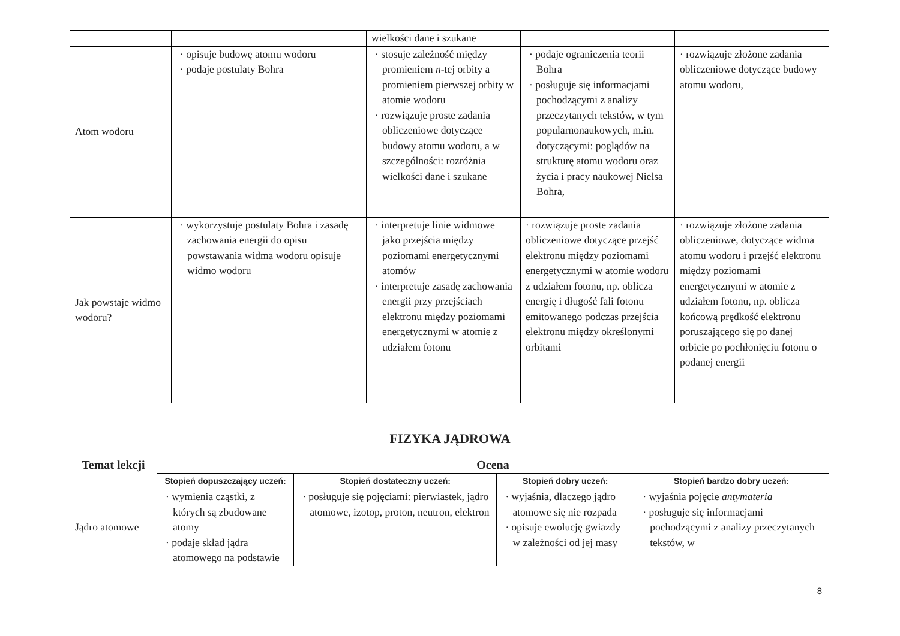| | | wielkości dane i szukane | | |
| Atom wodoru | · opisuje budowę atomu wodoru · podaje postulaty Bohra | · stosuje zależność między promieniem n -tej orbity a promieniem pierwszej orbity w atomie wodoru · rozwiązuje proste zadania obliczeniowe dotyczące budowy atomu wodoru, a w szczególności: rozróżnia wielkości dane i szukane | · podaje ograniczenia teorii Bohra · posługuje się informacjami pochodzącymi z analizy przeczytanych tekstów, w tym popularnonaukowych, m.in. dotyczącymi: poglądów na strukturę atomu wodoru oraz życia i pracy naukowej Nielsa Bohra, | · rozwiązuje złożone zadania obliczeniowe dotyczące budowy atomu wodoru, |
| Jak powstaje widmo wodoru? | · wykorzystuje postulaty Bohra i zasadę zachowania energii do opisu powstawania widma wodoru opisuje widmo wodoru | · interpretuje linie widmowe jako przejścia między poziomami energetycznymi atomów · interpretuje zasadę zachowania energii przy przejściach elektronu między poziomami energetycznymi w atomie z udziałem fotonu | · rozwiązuje proste zadania obliczeniowe dotyczące przejść elektronu między poziomami energetycznymi w atomie wodoru z udziałem fotonu, np. oblicza energię i długość fali fotonu emitowanego podczas przejścia elektronu między określonymi orbitami | · rozwiązuje złożone zadania obliczeniowe, dotyczące widma atomu wodoru i przejść elektronu między poziomami energetycznymi w atomie z udziałem fotonu, np. oblicza końcową prędkość elektronu poruszającego się po danej orbicie po pochłonięciu fotonu o podanej energii |
FIZYKA JĄDROWA
| Temat lekcji | Ocena | | | |
| --- | --- | --- | --- | --- |
| | Stopień dopuszczający uczeń: | Stopień dostateczny uczeń: | Stopień dobry uczeń: | Stopień bardzo dobry uczeń: |
| Jądro atomowe | · wymienia cząstki, z których są zbudowane atomy · podaje skład jądra atomowego na podstawie | · posługuje się pojęciami: pierwiastek, jądro atomowe, izotop, proton, neutron, elektron | · wyjaśnia, dlaczego jądro atomowe się nie rozpada · opisuje ewolucję gwiazdy w zależności od jej masy | · wyjaśnia pojęcie antymateria · posługuje się informacjami pochodzącymi z analizy przeczytanych tekstów, w |
8